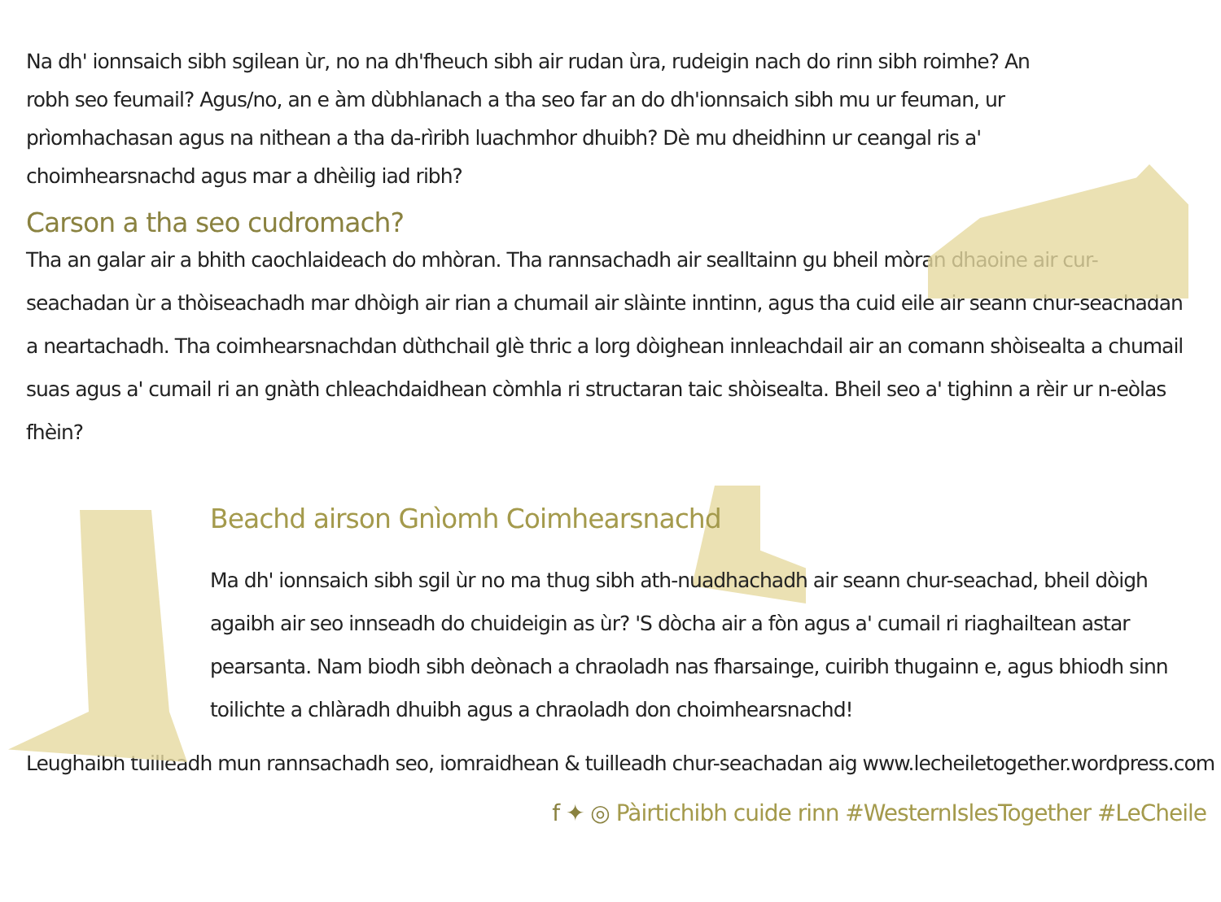Na dh' ionnsaich sibh sgilean ùr, no na dh'fheuch sibh air rudan ùra, rudeigin nach do rinn sibh roimhe? An robh seo feumail? Agus/no, an e àm dùbhlanach a tha seo far an do dh'ionnsaich sibh mu ur feuman, ur prìomhachasan agus na nithean a tha da-rìribh luachmhor dhuibh? Dè mu dheidhinn ur ceangal ris a' choimhearsnachd agus mar a dhèilig iad ribh?
Carson a tha seo cudromach?
Tha an galar air a bhith caochlaideach do mhòran. Tha rannsachadh air sealltainn gu bheil mòran dhaoine air cur-seachadan ùr a thòiseachadh mar dhòigh air rian a chumail air slàinte inntinn, agus tha cuid eile air seann chur-seachadan a neartachadh. Tha coimhearsnachdan dùthchail glè thric a lorg dòighean innleachdail air an comann shòisealta a chumail suas agus a' cumail ri an gnàth chleachdaidhean còmhla ri structaran taic shòisealta. Bheil seo a' tighinn a rèir ur n-eòlas fhèin?
Beachd airson Gnìomh Coimhearsnachd
Ma dh' ionnsaich sibh sgil ùr no ma thug sibh ath-nuadhachadh air seann chur-seachad, bheil dòigh agaibh air seo innseadh do chuideigin as ùr? 'S dòcha air a fòn agus a' cumail ri riaghailtean astar pearsanta. Nam biodh sibh deònach a chraoladh nas fharsainge, cuiribh thugainn e, agus bhiodh sinn toilichte a chlàradh dhuibh agus a chraoladh don choimhearsnachd!
Leughaibh tuilleadh mun rannsachadh seo, iomraidhean & tuilleadh chur-seachadan aig www.lecheiletogether.wordpress.com
f ✦ ◎ Pàirtichibh cuide rinn #WesternIslesTogether #LeCheile